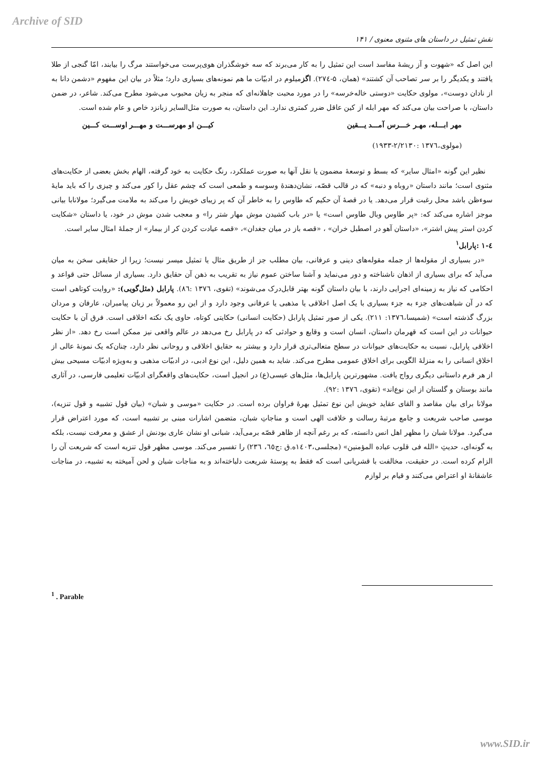Archive of SID
نقش تمثیل در داستان های مثنوی معنوی / ۱۴۱
این اصل که «شهوت و آز ریشهٔ مفاسد است این تمثیل را به کار می‌برند که سه خوشگذران هوی‌پرست می‌خواستند مرگ را بیابند، امّا گنجی از طلا یافتند و یکدیگر را بر سر تصاحب آن کشتند» (همان، ۵-۲۷٤). اگزمیلوم در ادبیّات ما هم نمونه‌های بسیاری دارد؛ مثلاً در بیان این مفهوم «دشمن دانا به از نادان دوست»، مولوی حکایت «دوستی خاله‌خرسه» را در مورد محبت جاهلانه‌ای که منجر به زیان محبوب می‌شود مطرح می‌کند. شاعر، در ضمن داستان، با صراحت بیان می‌کند که مهر ابله از کین عاقل ضرر کمتری ندارد. این داستان، به صورت مثل‌السایر زبانزد خاص و عام شده است.
مهر ابـــله، مهـر خـــرس آمـــد یـــقین کیـــن او مهرســـت و مهـــر اوســـت کـــین
(مولوی،۱۳۷٦ :۲/۲۱۳۰-۱۹۳۳)
نظیر این گونه «امثال سایر» که بسط و توسعهٔ مضمون یا نقل آنها به صورت عملکرد، رنگ حکایت به خود گرفته، الهام بخش بعضی از حکایت‌های مثنوی است؛ مانند داستان «روباه و دنبه» که در قالب قصّه، نشان‌دهندهٔ وسوسه و طمعی است که چشم عقل را کور می‌کند و چیزی را که باید مایهٔ سوءظن باشد محل رغبت قرار می‌دهد. یا در قصهٔ آن حکیم که طاوس را به خاطر آن که پر زیبای خویش را می‌کند به ملامت می‌گیرد؛ مولانابا بیانی موجز اشاره می‌کند که: «پر طاوس وبال طاوس است» یا «در باب کشیدن موش مهار شتر را» و معجب شدن موش در خود، یا داستان «شکایت کردن استر پیش اشتر»، «داستان آهو در اصطبل خران» ، «قصه باز در میان جغدان»، «قصه عیادت کردن کر از بیمار» از جملهٔ امثال سایر است.
٤-۱ :پارابل<sup>۱</sup>
«در بسیاری از مقوله‌ها از جمله مقوله‌های دینی و عرفانی، بیان مطلب جز از طریق مثال یا تمثیل میسر نیست؛ زیرا از حقایقی سخن به میان می‌آید که برای بسیاری از اذهان ناشناخته و دور می‌نماید و آشنا ساختن عموم نیاز به تقریب به ذهن آن حقایق دارد. بسیاری از مسائل حتی قواعد و احکامی که نیاز به زمینه‌ای اجرایی دارند، با بیان داستان گونه بهتر قابل‌درک می‌شوند» (تقوی، ۱۳۷٦ :۸٦). پارابل (مثل‌گویی): «روایت کوتاهی است که در آن شباهت‌های جزء به جزء بسیاری با یک اصل اخلاقی یا مذهبی یا عرفانی وجود دارد و از این رو معمولاً بر زبان پیامبران، عارفان و مردان بزرگ گذشته است» (شمیسا،۱۳۷٦: ۲۱۱). یکی از صور تمثیل پارابل (حکایت انسانی) حکایتی کوتاه، حاوی یک نکته اخلاقی است. فرق آن با حکایت حیوانات در این است که قهرمان داستان، انسان است و وقایع و حوادثی که در پارابل رخ می‌دهد در عالم واقعی نیز ممکن است رخ دهد. «از نظر اخلاقی پارابل، نسبت به حکایت‌های حیوانات در سطح متعالی‌تری قرار دارد و بیشتر به حقایق اخلاقی و روحانی نظر دارد، چنان‌که یک نمونهٔ عالی از اخلاق انسانی را به منزلهٔ الگویی برای اخلاق عمومی مطرح می‌کند. شاید به همین دلیل، این نوع ادبی، در ادبیّات مذهبی و به‌ویژه ادبیّات مسیحی بیش از هر فرم داستانی دیگری رواج یافت. مشهورترین پارابل‌ها، مثل‌های عیسی(ع) در انجیل است، حکایت‌های واقعگرای ادبیّات تعلیمی فارسی، در آثاری مانند بوستان و گلستان از این نوع‌اند» (تقوی، ۱۳۷٦ :۹۲).
مولانا برای بیان مقاصد و القای عقاید خویش این نوع تمثیل بهرهٔ فراوان برده است. در حکایت «موسی و شبان» (بیان قول تشبیه و قول تنزیه)، موسی صاحب شریعت و جامع مرتبهٔ رسالت و خلافت الهی است و مناجاتِ شبان، متضمن اشارات مبنی بر تشبیه است، که مورد اعتراض قرار می‌گیرد. مولانا شبان را مظهر اهل انس دانسته، که بر رغم آنچه از ظاهر قصّه برمی‌آید، شبانی او نشان عاری بودنش از عشق و معرفت نیست، بلکه به گونه‌ای، حدیثِ «الله فی قلوب عباده المؤمنین» (مجلسی،۱٤۰۳ه.ق :ج٦٥، ۲۳٦) را تفسیر می‌کند. موسی مظهر قول تنزیه است که شریعت آن را الزام کرده است. در حقیقت، مخالفت با قشریانی است که فقط به پوستهٔ شریعت دلباخته‌اند و به مناجات شبان و لحن آمیخته به تشبیه، در مناجات عاشقانهٔ او اعتراض می‌کنند و قیام بر لوازم
<sup>1</sup> . Parable
www.SID.ir